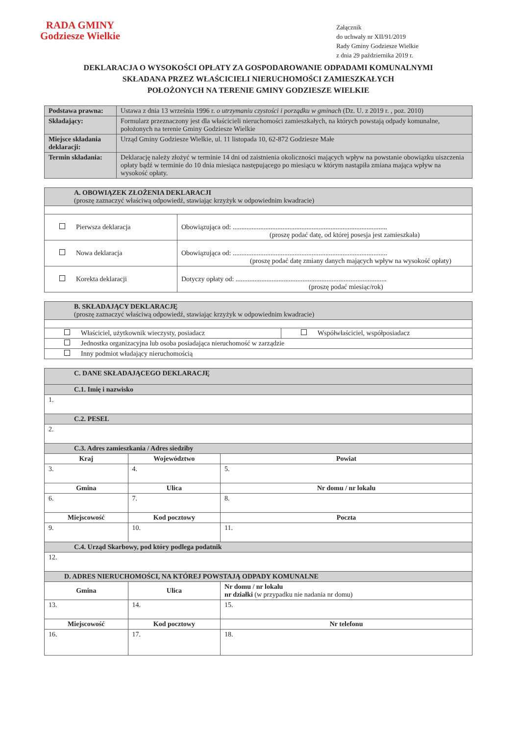RADA GMINY
Godziesze Wielkie
Załącznik
do uchwały nr XII/91/2019
Rady Gminy Godziesze Wielkie
z dnia 29 października 2019 r.
DEKLARACJA O WYSOKOŚCI OPŁATY ZA GOSPODAROWANIE ODPADAMI KOMUNALNYMI
SKŁADANA PRZEZ WŁAŚCICIELI NIERUCHOMOŚCI ZAMIESZKAŁYCH
POŁOŻONYCH NA TERENIE GMINY GODZIESZE WIELKIE
| Podstawa prawna: | Ustawa z dnia 13 września 1996 r. o utrzymaniu czystości i porządku w gminach (Dz. U. z 2019 r. , poz. 2010) |
| Składający: | Formularz przeznaczony jest dla właścicieli nieruchomości zamieszkałych, na których powstają odpady komunalne, położonych na terenie Gminy Godziesze Wielkie |
| Miejsce składania deklaracji: | Urząd Gminy Godziesze Wielkie, ul. 11 listopada 10, 62-872 Godziesze Małe |
| Termin składania: | Deklarację należy złożyć w terminie 14 dni od zaistnienia okoliczności mających wpływ na powstanie obowiązku uiszczenia opłaty bądź w terminie do 10 dnia miesiąca następującego po miesiącu w którym nastąpiła zmiana mająca wpływ na wysokość opłaty. |
| A. OBOWIĄZEK ZŁOŻENIA DEKLARACJI (proszę zaznaczyć właściwą odpowiedź, stawiając krzyżyk w odpowiednim kwadracie) | |
| Pierwsza deklaracja | Obowiązująca od: .......................................................................................... (proszę podać datę, od której posesja jest zamieszkała) |
| Nowa deklaracja | Obowiązująca od: .......................................................................................... (proszę podać datę zmiany danych mających wpływ na wysokość opłaty) |
| Korekta deklaracji | Dotyczy opłaty od: ........................................................................................ (proszę podać miesiąc/rok) |
| B. SKŁADAJĄCY DEKLARACJĘ (proszę zaznaczyć właściwą odpowiedź, stawiając krzyżyk w odpowiednim kwadracie) | |
| Właściciel, użytkownik wieczysty, posiadacz | Współwłaściciel, współposiadacz |
| Jednostka organizacyjna lub osoba posiadająca nieruchomość w zarządzie | |
| Inny podmiot władający nieruchomością | |
| C. DANE SKŁADAJĄCEGO DEKLARACJĘ | | |
| C.1. Imię i nazwisko | | |
| 1. | | |
| C.2. PESEL | | |
| 2. | | |
| C.3. Adres zamieszkania / Adres siedziby | | |
| Kraj | Województwo | Powiat |
| 3. | 4. | 5. |
| Gmina | Ulica | Nr domu / nr lokalu |
| 6. | 7. | 8. |
| Miejscowość | Kod pocztowy | Poczta |
| 9. | 10. | 11. |
| C.4. Urząd Skarbowy, pod który podlega podatnik | | |
| 12. | | |
| D. ADRES NIERUCHOMOŚCI, NA KTÓREJ POWSTAJĄ ODPADY KOMUNALNE | | |
| Gmina | Ulica | Nr domu / nr lokalu nr działki (w przypadku nie nadania nr domu) |
| 13. | 14. | 15. |
| Miejscowość | Kod pocztowy | Nr telefonu |
| 16. | 17. | 18. |